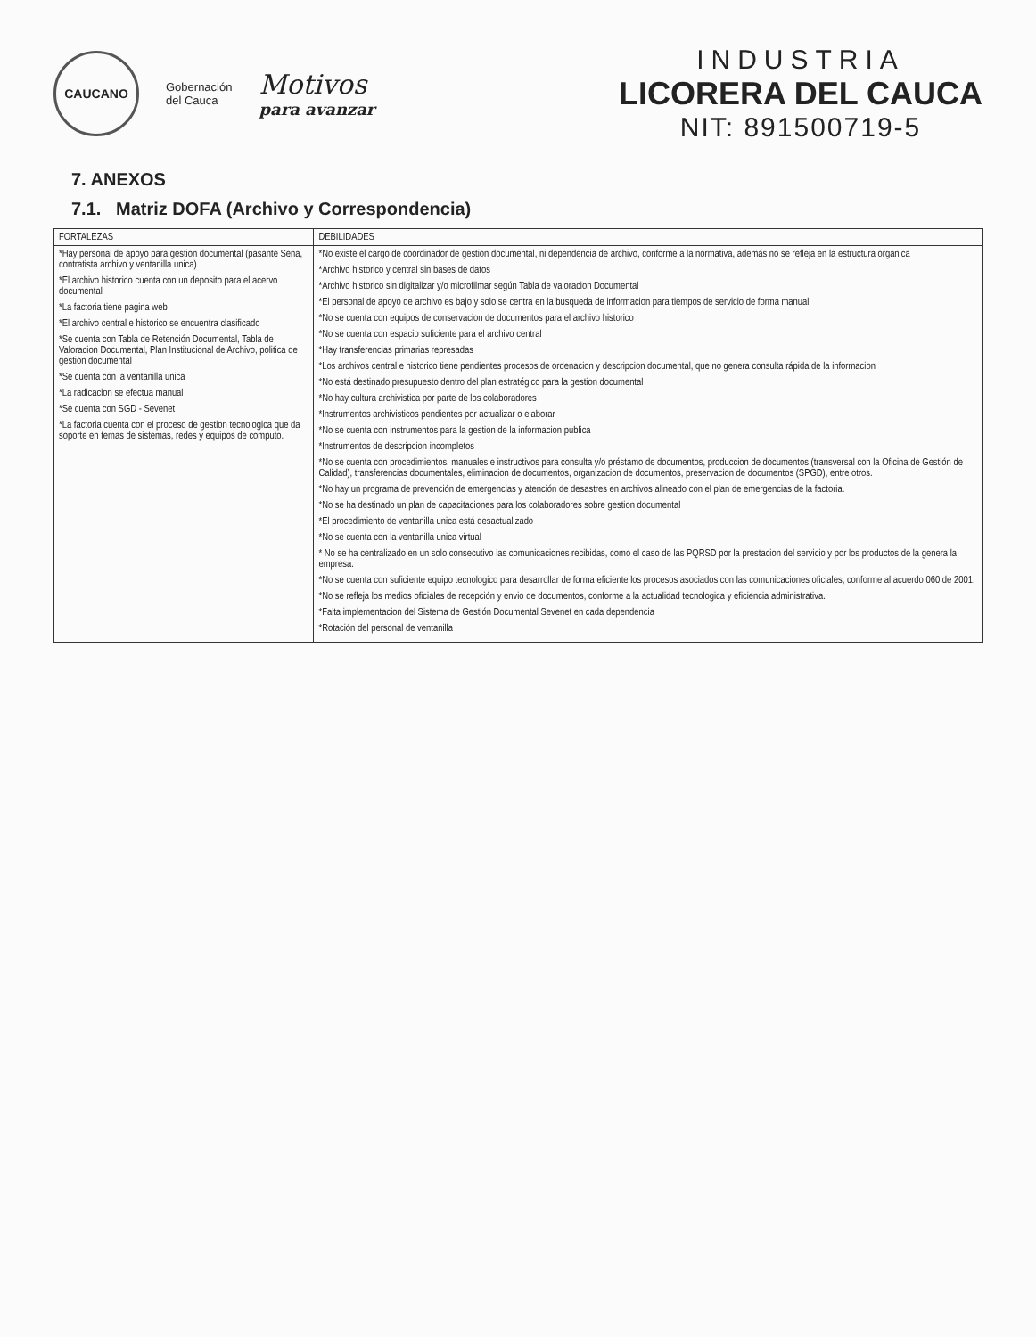CAUCANO
Gobernación
del Cauca
Motivos
para avanzar
INDUSTRIA
LICORERA DEL CAUCA
NIT: 891500719-5
7. ANEXOS
7.1. Matriz DOFA (Archivo y Correspondencia)
| FORTALEZAS | DEBILIDADES |
| --- | --- |
| *Hay personal de apoyo para gestion documental (pasante Sena, contratista archivo y ventanilla unica) *El archivo historico cuenta con un deposito para el acervo documental *La factoria tiene pagina web *El archivo central e historico se encuentra clasificado *Se cuenta con Tabla de Retención Documental, Tabla de Valoracion Documental, Plan Institucional de Archivo, politica de gestion documental *Se cuenta con la ventanilla unica *La radicacion se efectua manual *Se cuenta con SGD - Sevenet *La factoria cuenta con el proceso de gestion tecnologica que da soporte en temas de sistemas, redes y equipos de computo. | *No existe el cargo de coordinador de gestion documental, ni dependencia de archivo, conforme a la normativa, además no se refleja en la estructura organica *Archivo historico y central sin bases de datos *Archivo historico sin digitalizar y/o microfilmar según Tabla de valoracion Documental *El personal de apoyo de archivo es bajo y solo se centra en la busqueda de informacion para tiempos de servicio de forma manual *No se cuenta con equipos de conservacion de documentos para el archivo historico *No se cuenta con espacio suficiente para el archivo central *Hay transferencias primarias represadas *Los archivos central e historico tiene pendientes procesos de ordenacion y descripcion documental, que no genera consulta rápida de la informacion *No está destinado presupuesto dentro del plan estratégico para la gestion documental *No hay cultura archivistica por parte de los colaboradores *Instrumentos archivisticos pendientes por actualizar o elaborar *No se cuenta con instrumentos para la gestion de la informacion publica *Instrumentos de descripcion incompletos *No se cuenta con procedimientos, manuales e instructivos para consulta y/o préstamo de documentos, produccion de documentos (transversal con la Oficina de Gestión de Calidad), transferencias documentales, eliminacion de documentos, organizacion de documentos, preservacion de documentos (SPGD), entre otros. *No hay un programa de prevención de emergencias y atención de desastres en archivos alineado con el plan de emergencias de la factoria. *No se ha destinado un plan de capacitaciones para los colaboradores sobre gestion documental *El procedimiento de ventanilla unica está desactualizado *No se cuenta con la ventanilla unica virtual * No se ha centralizado en un solo consecutivo las comunicaciones recibidas, como el caso de las PQRSD por la prestacion del servicio y por los productos de la genera la empresa. *No se cuenta con suficiente equipo tecnologico para desarrollar de forma eficiente los procesos asociados con las comunicaciones oficiales, conforme al acuerdo 060 de 2001. *No se refleja los medios oficiales de recepción y envio de documentos, conforme a la actualidad tecnologica y eficiencia administrativa. *Falta implementacion del Sistema de Gestión Documental Sevenet en cada dependencia *Rotación del personal de ventanilla |